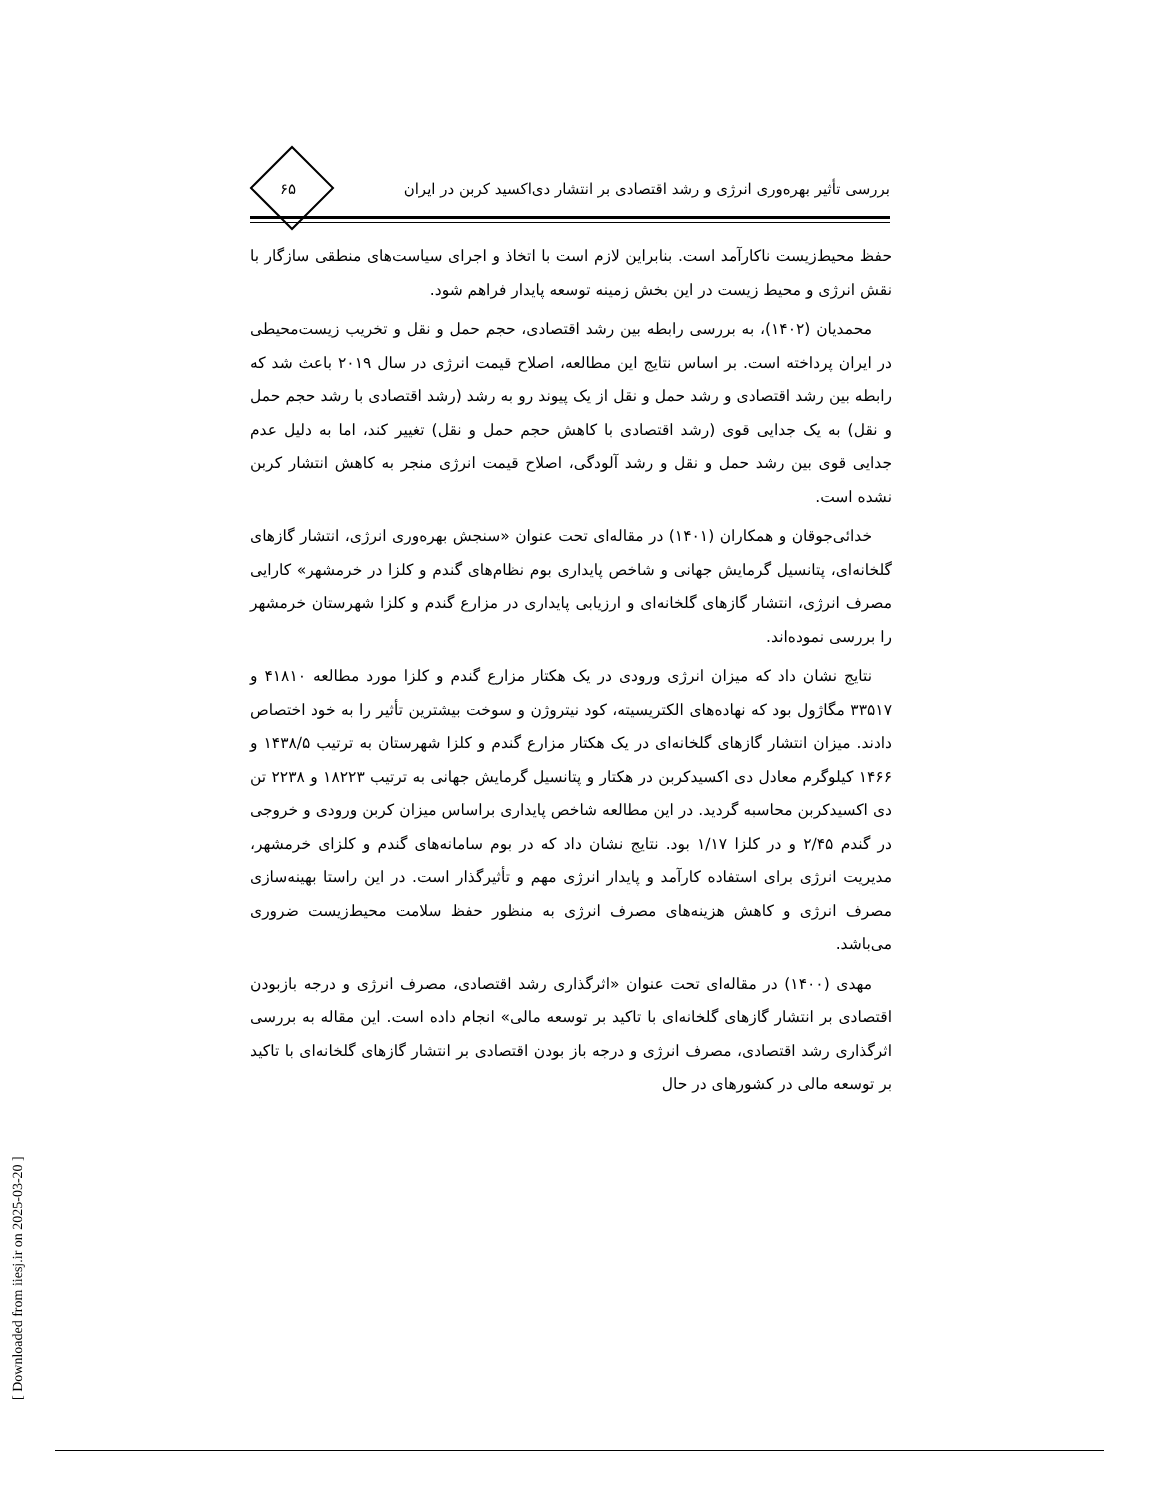۶۵
بررسی تأثیر بهره‌وری انرژی و رشد اقتصادی بر انتشار دی‌اکسید کربن در ایران
حفظ محیط‌زیست ناکارآمد است. بنابراین لازم است با اتخاذ و اجرای سیاست‌های منطقی سازگار با نقش انرژی و محیط زیست در این بخش زمینه توسعه پایدار فراهم شود.
محمدیان (۱۴۰۲)، به بررسی رابطه بین رشد اقتصادی، حجم حمل و نقل و تخریب زیست‌محیطی در ایران پرداخته است. بر اساس نتایج این مطالعه، اصلاح قیمت انرژی در سال ۲۰۱۹ باعث شد که رابطه بین رشد اقتصادی و رشد حمل و نقل از یک پیوند رو به رشد (رشد اقتصادی با رشد حجم حمل و نقل) به یک جدایی قوی (رشد اقتصادی با کاهش حجم حمل و نقل) تغییر کند، اما به دلیل عدم جدایی قوی بین رشد حمل و نقل و رشد آلودگی، اصلاح قیمت انرژی منجر به کاهش انتشار کربن نشده است.
خدائی‌جوقان و همکاران (۱۴۰۱) در مقاله‌ای تحت عنوان «سنجش بهره‌وری انرژی، انتشار گازهای گلخانه‌ای، پتانسیل گرمایش جهانی و شاخص پایداری بوم نظام‌های گندم و کلزا در خرمشهر» کارایی مصرف انرژی، انتشار گازهای گلخانه‌ای و ارزیابی پایداری در مزارع گندم و کلزا شهرستان خرمشهر را بررسی نموده‌اند.
نتایج نشان داد که میزان انرژی ورودی در یک هکتار مزارع گندم و کلزا مورد مطالعه ۴۱۸۱۰ و ۳۳۵۱۷ مگاژول بود که نهاده‌های الکتریسیته، کود نیتروژن و سوخت بیشترین تأثیر را به خود اختصاص دادند. میزان انتشار گازهای گلخانه‌ای در یک هکتار مزارع گندم و کلزا شهرستان به ترتیب ۱۴۳۸/۵ و ۱۴۶۶ کیلوگرم معادل دی اکسیدکربن در هکتار و پتانسیل گرمایش جهانی به ترتیب ۱۸۲۲۳ و ۲۲۳۸ تن دی اکسیدکربن محاسبه گردید. در این مطالعه شاخص پایداری براساس میزان کربن ورودی و خروجی در گندم ۲/۴۵ و در کلزا ۱/۱۷ بود. نتایج نشان داد که در بوم سامانه‌های گندم و کلزای خرمشهر، مدیریت انرژی برای استفاده کارآمد و پایدار انرژی مهم و تأثیرگذار است. در این راستا بهینه‌سازی مصرف انرژی و کاهش هزینه‌های مصرف انرژی به منظور حفظ سلامت محیط‌زیست ضروری می‌باشد.
مهدی (۱۴۰۰) در مقاله‌ای تحت عنوان «اثرگذاری رشد اقتصادی، مصرف انرژی و درجه بازبودن اقتصادی بر انتشار گازهای گلخانه‌ای با تاکید بر توسعه مالی» انجام داده است. این مقاله به بررسی اثرگذاری رشد اقتصادی، مصرف انرژی و درجه باز بودن اقتصادی بر انتشار گازهای گلخانه‌ای با تاکید بر توسعه مالی در کشورهای در حال
[ Downloaded from iiesj.ir on 2025-03-20 ]